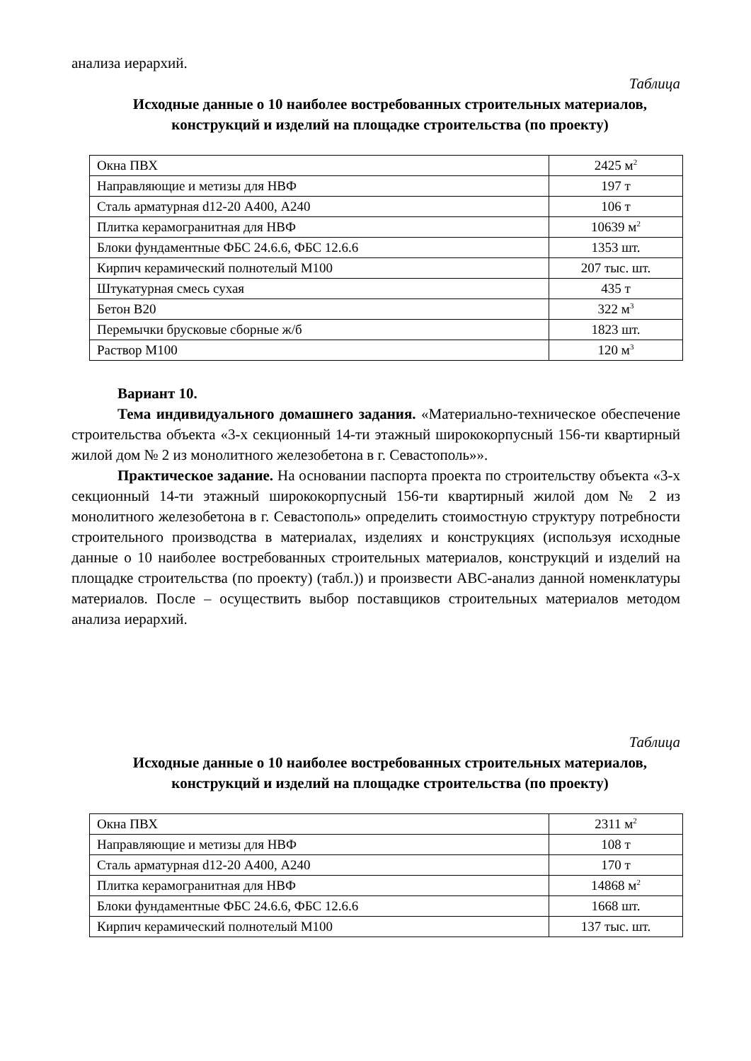анализа иерархий.
Таблица
Исходные данные о 10 наиболее востребованных строительных материалов, конструкций и изделий на площадке строительства (по проекту)
| Окна ПВХ | 2425 м<sup>2</sup> |
| Направляющие и метизы для НВФ | 197 т |
| Сталь арматурная d12-20 А400, А240 | 106 т |
| Плитка керамогранитная для НВФ | 10639 м<sup>2</sup> |
| Блоки фундаментные ФБС 24.6.6, ФБС 12.6.6 | 1353 шт. |
| Кирпич керамический полнотелый М100 | 207 тыс. шт. |
| Штукатурная смесь сухая | 435 т |
| Бетон В20 | 322 м<sup>3</sup> |
| Перемычки брусковые сборные ж/б | 1823 шт. |
| Раствор М100 | 120 м<sup>3</sup> |
Вариант 10.
Тема индивидуального домашнего задания. «Материально-техническое обеспечение строительства объекта «3-х секционный 14-ти этажный ширококорпусный 156-ти квартирный жилой дом № 2 из монолитного железобетона в г. Севастополь»».
Практическое задание. На основании паспорта проекта по строительству объекта «3-х секционный 14-ти этажный ширококорпусный 156-ти квартирный жилой дом № 2 из монолитного железобетона в г. Севастополь» определить стоимостную структуру потребности строительного производства в материалах, изделиях и конструкциях (используя исходные данные о 10 наиболее востребованных строительных материалов, конструкций и изделий на площадке строительства (по проекту) (табл.)) и произвести АВС-анализ данной номенклатуры материалов. После – осуществить выбор поставщиков строительных материалов методом анализа иерархий.
Таблица
Исходные данные о 10 наиболее востребованных строительных материалов, конструкций и изделий на площадке строительства (по проекту)
| Окна ПВХ | 2311 м<sup>2</sup> |
| Направляющие и метизы для НВФ | 108 т |
| Сталь арматурная d12-20 А400, А240 | 170 т |
| Плитка керамогранитная для НВФ | 14868 м<sup>2</sup> |
| Блоки фундаментные ФБС 24.6.6, ФБС 12.6.6 | 1668 шт. |
| Кирпич керамический полнотелый М100 | 137 тыс. шт. |